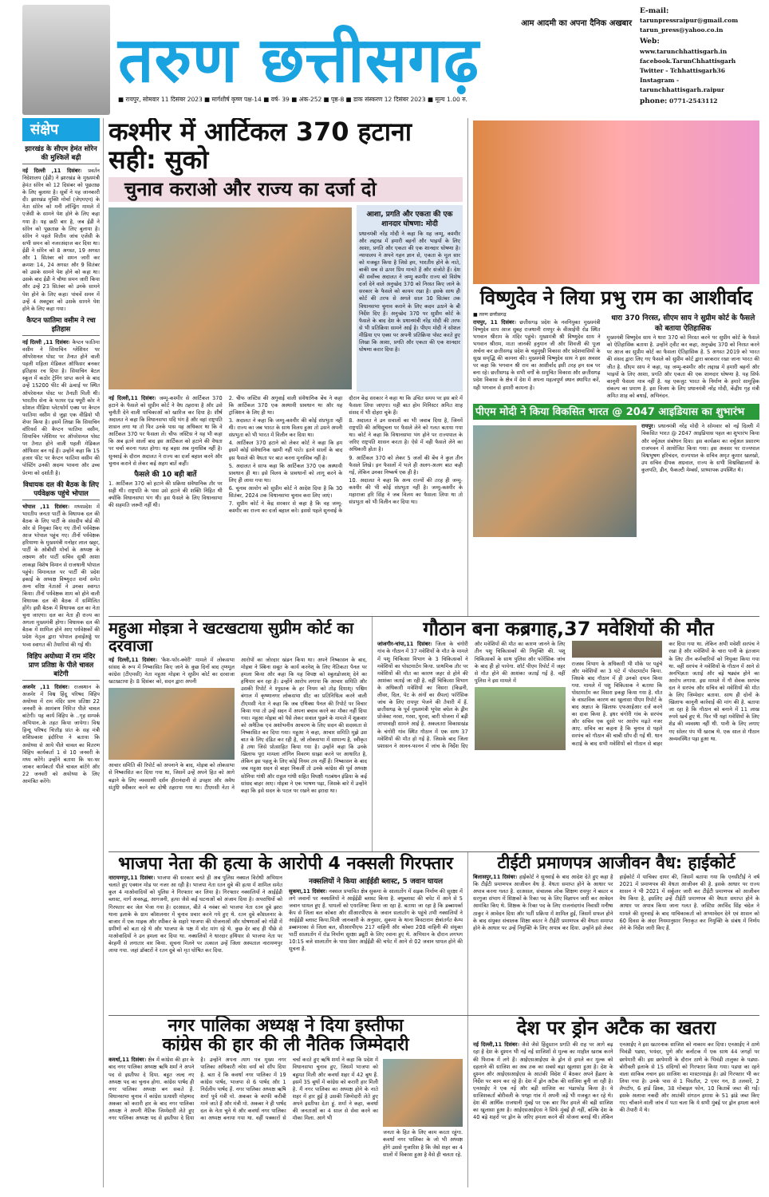आम आदमी का अपना दैनिक अखबार
तरुण छत्तीसगढ़
■ रायपुर, सोमवार 11 दिसंबर 2023 ■ मार्गशीर्ष कृष्ण पक्ष-14 ■ वर्ष- 39 ■ अंक-252 ■ पृष्ठ-8 ■ डाक संस्करण 12 दिसंबर 2023 ■ मूल्य 1.00 रु.
E-mail:
tarunpressraipur@gmail.com
tarun_press@yahoo.co.in
Web:
www.tarunchhattisgarh.in
facebook.TarunChhattisgarh
Twitter - Tchhattisgarh36
Instagram -tarunchhattisgarh.raipur
phone: 0771-2543112
संक्षेप
झारखंड के सीएम हेमंत सोरेन की मुश्किलें बढ़ी
नई दिल्ली ,11 दिसंबर। प्रवर्तन निदेशालय (ईडी) ने झारखंड के मुख्यमंत्री हेमंत सोरेन को 12 दिसंबर को पूछताछ के लिए बुलाया है। सूत्रों ने यह जानकारी दी। झारखंड मुक्ति मोर्चा (जेएमएम) के नेता सोरेन को मनी लॉन्ड्रिंग मामले में एजेंसी के सामने पेश होने के लिए कहा गया है। यह छठी बार है, जब ईडी ने सोरेन को पूछताछ के लिए बुलाया है। सोरेन ने पहले वित्तीय जांच एजेंसी के सभी समन को नजरअंदाज कर दिया था। ईडी ने सोरेन को 8 अगस्त, 19 अगस्त और 1 सितंबर को समन जारी कर क्रमशः 14, 24 अगस्त और 9 सितंबर को उसके सामने पेश होने को कहा था। उसके बाद ईडी ने चौथा समन जारी किया और उन्हें 23 सितंबर को उनके सामने पेश होने के लिए कहा। पांचवें समन में उन्हें 4 अक्टूबर को उसके सामने पेश होने के लिए कहा गया।
कैप्टन फातिमा वसीम ने रचा इतिहास
नई दिल्ली ,11 दिसंबर। कैप्टन फातिमा वसीम ने सियाचिन ग्लेशियर पर ऑपरेशनल पोस्ट पर तैनात होने वाली पहली महिला मेडिकल ऑफिसर बनकर इतिहास रच दिया है। सियाचिन बैटल स्कूल में कठोर ट्रेनिंग प्राप्त करने के बाद उन्हें 15200 फीट की ऊंचाई पर स्थित ऑपरेशनल पोस्ट पर तैनाती मिली थी। भारतीय सेना के फायर एंड फ्यूरी कोर ने सोशल मीडिया प्लेटफॉर्म एक्स पर कैप्टन फातिमा वसीम से जुड़ा एक वीडियो भी शेयर किया है। इसमें लिखा कि सियाचिन वॉरियर्स की कैप्टन फातिमा वसीम, सियाचिन ग्लेशियर पर ऑपरेशनल पोस्ट पर तैनात होने वाली पहली मेडिकल ऑफिसर बन गई हैं। उन्होंने कहा कि 15 हजार फीट पर कैप्टन फातिमा वसीम की पोस्टिंग उनकी अदम्य भावना और उच्च प्रेरणा को दर्शाती है।
विधायक दल की बैठक के लिए पर्यवेक्षक पहुंचे भोपाल
भोपाल ,11 दिसंबर। मध्यप्रदेश में भारतीय जनता पार्टी के विधायक दल की बैठक के लिए पार्टी के संसदीय बोर्ड की ओर से नियुक्त किए गए तीनों पर्यवेक्षक आज भोपाल पहुंच गए। तीनों पर्यवेक्षक हरियाणा के मुख्यमंत्री मनोहर लाल खट्टर, पार्टी के ओबीसी मोर्चा के अध्यक्ष के लक्ष्मण और पार्टी सचिव सुश्री आशा लाकड़ा विशेष विमान से राजधानी भोपाल पहुंचे। विमानतल पर पार्टी की प्रदेश इकाई के अध्यक्ष विष्णुदत्त शर्मा समेत अन्य वरिष्ठ नेताओं ने उनका स्वागत किया। तीनों पर्यवेक्षक शाम को होने वाली विधायक दल की बैठक में सम्मिलित होंगे। इसी बैठक में विधायक दल का नेता चुना जाएगा। दल का नेता ही राज्य का अगला मुख्यमंत्री होगा। विधायक दल की बैठक में शामिल होने आए पर्यवेक्षकों की प्रदेश नेतृत्व द्वारा भोपाल हवाईअड्डे पर भव्य स्वागत की तैयारियां की गई थी।
विहिप अयोध्या में राम मंदिर प्राण प्रतिष्ठा के पीले चावल बांटेगी
अजमेर ,11 दिसंबर। राजस्थान के अजमेर में विश्व हिंदू परिषद विहिप अयोध्या में राम मंदिर प्राण प्रतिष्ठा 22 जनवरी के आमंत्रण निमित्त पीले चावल बांटेगी। यह कार्य विहिप के ..गृह सम्पर्क अभियान..के तहत किया जायेगा। विश्व हिन्दू परिषद चित्तौड़ प्रांत के सह मंत्री शशिप्रकाश इंदौरिया ने बताया कि अयोध्या से आये पीले चावल का वितरण विहिप कार्यकर्ता 1 से 10 जनवरी के मध्य करेंगे। उन्होंने बताया कि घर-घर जाकर कार्यकर्ता पीले चावल बांटेंगे और 22 जनवरी को अयोध्या के लिए आमंत्रित करेंगे।
कश्मीर में आर्टिकल 370 हटाना सही: सुको
चुनाव कराओ और राज्य का दर्जा दो
आशा, प्रगति और एकता की एक शानदार घोषणा: मोदी
प्रधानमंत्री नरेंद्र मोदी ने कहा कि यह जम्मू, कश्मीर और लद्दाख में हमारी बहनों और भाइयों के लिए आशा, प्रगति और एकता की एक शानदार घोषणा है। न्यायालय ने अपने गहन ज्ञान से, एकता के मूल सार को मजबूत किया है जिसे हम, भारतीय होने के नाते, बाकी सब से ऊपर प्रिय मानते हैं और संजोते हैं। देश की सर्वोच्च अदालत ने जम्मू कश्मीर राज्य को विशेष दर्जा देने वाले अनुच्छेद 370 को निरस्त किए जाने के सरकार के फैसले को कायम रखा है। इसके साथ ही कोर्ट की तरफ से अगले साल 30 सितंबर तक विधानसभा चुनाव कराने के लिए कदम उठाने के बी निर्देश दिए हैं। अनुच्छेद 370 पर सुप्रीम कोर्ट के फैसले के बाद देश के प्रधानमंत्री नरेंद्र मोदी की तरफ से भी प्रतिक्रिया सामने आई है। पीएम मोदी ने सोशल मीडिया एप एक्स पर अपनी प्रतिक्रिया पोस्ट करते हुए लिखा कि आशा, प्रगति और एकता की एक शानदार घोषणा करार दिया है।
नई दिल्ली,11 दिसंबर। जम्मू-कश्मीर से आर्टिकल 370 हटाने के फैसले को सुप्रीम कोर्ट ने वैध ठहराया है और उसे चुनौती देने वाली याचिकाओं को खारिज कर दिया है। शीर्ष अदालत ने कहा कि विधानसभा यदि भंग है और वहां राष्ट्रपति शासन लगा था तो फिर उनके पास यह अधिकार था कि वे आर्टिकल 370 पर फैसला लें। चीफ जस्टिस ने यह भी कहा कि अब इतने सालों बाद इस आर्टिकल को हटाने की वैधता पर चर्चा करना गलत होगा। यह बहस अब मुनासिब नहीं है। सुनवाई के दौरान अदालत ने राज्य का दर्जा बहाल करने और चुनाव कराने से लेकर कई अहम बातें कहीं।
फैसले की 10 बड़ी बातें
1. आर्टिकल 370 को हटाने की प्रक्रिया संवैधानिक तौर पर सही थी। राष्ट्रपति के पास उसे हटाने की शक्ति निहित थी क्योंकि विधानसभा भंग थी। इस फैसले के लिए विधानसभा की सहमति जरूरी नहीं थी।
2. चीफ जस्टिस की अगुवाई वाली संवैधानिक बेंच ने कहा कि आर्टिकल 370 एक अस्थायी प्रावधान था और यह ट्रांजिशन के लिए ही था।
3. अदालत ने कहा कि जम्मू-कश्मीर की कोई संप्रभुता नहीं थी। राज्य का जब भारत के साथ विलय हुआ तो उसने अपनी संप्रभुता को भी भारत में विलीन कर दिया था।
4. आर्टिकल 370 हटाने को लेकर कोर्ट ने कहा कि हम इसमें कोई संवैधानिक खामी नहीं पाते। इतने सालों के बाद इस फैसले की वैधता पर बात करना मुनासिब नहीं है।
5. अदालत ने साफ कहा कि आर्टिकल 370 एक अस्थायी प्रावधान ही था। इसे विलय के प्रावधानों को लागू करने के लिए ही लाया गया था।
6. चुनाव आयोग को सुप्रीम कोर्ट ने आदेश दिया है कि 30 सितंबर, 2024 तक विधानसभा चुनाव करा लिए जाएं।
7. सुप्रीम कोर्ट ने केंद्र सरकार से कहा है कि वह जम्मू-कश्मीर का राज्य का दर्जा बहाल करे। इससे पहले सुनवाई के दौरान केंद्र सरकार ने कहा था कि उचित समय पर इस बारे में फैसला लिया जाएगा। यही बात होम मिनिस्टर अमित शाह संसद में भी दोहरा चुके हैं।
8. अदालत ने उन सवालों का भी जवाब दिया है, जिनमें राष्ट्रपति की अधिसूचना पर फैसले लेने को गलत बताया गया था। कोर्ट ने कहा कि विधानसभा भंग होने पर राज्यपाल के जरिए राष्ट्रपति शासन करता है। ऐसे में वही फैसले लेने का अधिकारी होता है।
9. आर्टिकल 370 को लेकर 5 जजों की बेंच ने कुल तीन फैसले लिखे। इन फैसलों में भले ही अलग-अलग बात कही गई, लेकिन उनका निष्कर्ष एक ही है।
10. अदालत ने कहा कि अन्य राज्यों की तरह ही जम्मू-कश्मीर की भी कोई संप्रभुता नहीं है। जम्मू-कश्मीर के महाराजा हरि सिंह ने जब विलय का फैसला लिया था तो संप्रभुता को भी विलीन कर दिया था।
विष्णुदेव ने लिया प्रभु राम का आशीर्वाद
■ तरुण छत्तीसगढ़
रायपुर, 11 दिसंबर। छत्तीसगढ़ प्रदेश के नवनियुक्त मुख्यमंत्री विष्णुदेव साय आज सुबह राजधानी रायपुर के वीआईपी रोड स्थित भगवान श्रीराम के मंदिर पहुंचे। मुख्यमंत्री श्री विष्णुदेव साय ने भगवान श्रीराम, माता जानकी हनुमान जी और शिवजी की पूजा अर्चना कर छत्तीसगढ़ प्रदेश के चहुमुखी विकास और प्रदेशवासियों के सुख समृद्धि की कामना की। मुख्यमंत्री विष्णुदेव साय ने इस अवसर पर कहा कि भगवान श्री राम का आशीर्वाद इसी तरह हम सब पर बना रहे। छत्तीसगढ़ के सभी वर्गों के समुचित विकास और छत्तीसगढ़ प्रदेश विकास के क्षेत्र में देश में अपना महत्वपूर्ण स्थान स्थापित करें, यही भगवान से हमारी कामना है।
धारा 370 निरस्त, सीएम साय ने सुप्रीम कोर्ट के फैसले को बताया ऐतिहासिक
मुख्यमंत्री विष्णुदेव साय ने धारा 370 को निरस्त करने पर सुप्रीम कोर्ट के फैसले को ऐतिहासिक बताया है. उन्होंने ट्वीट कर कहा, अनुच्छेद 370 को निरस्त करने पर आज का सुप्रीम कोर्ट का फैसला ऐतिहासिक है. 5 अगस्त 2019 को भारत की संसद द्वारा लिए गए फैसले को सुप्रीम कोर्ट द्वारा बरकरार रखा जाना भारत की जीत है. सीएम साय ने कहा, यह जम्मू-कश्मीर और लद्दाख में हमारी बहनों और भाइयों के लिए आशा, प्रगति और एकता की एक शानदार घोषणा है. यह सिर्फ कानूनी फैसला मात्र नहीं है. यह एकजुट भारत के निर्माण के हमारे सामूहिक संकल्प का प्रमाण है. इस विजय के लिए प्रधानमंत्री नरेंद्र मोदी, केंद्रीय गृह मंत्री अमित शाह को बधाई, अभिनंदन.
पीएम मोदी ने किया विकसित भारत @ 2047 आइडियास का शुभारंभ
रायपुर। प्रधानमंत्री नरेंद्र मोदी ने सोमवार को नई दिल्ली में विकसित भारत @ 2047 आइडियास पहल का शुभारंभ किया और वर्चुअल संबोधन दिया। इस कार्यक्रम का वर्चुअल प्रसारण राजभवन में आयोजित किया गया। इस अवसर पर राज्यपाल विश्वभूषण हरिचंदन, राज्यपाल के सचिव अमृत कुमार खलखो, उप सचिव दीपक अग्रवाल, राज्य के सभी विश्वविद्यालयों के कुलपति, डीन, फैकल्टी मेम्बर्स, प्राध्यापक उपस्थित थे।
महुआ मोइत्रा ने खटखटाया सुप्रीम कोर्ट का दरवाजा
नई दिल्ली,11 दिसंबर। 'कैश-फॉर-क्वेरी' मामले में लोकसभा सांसद के रूप में निष्कासित किए जाने के कुछ दिनों बाद तृणमूल कांग्रेस (टीएमसी) नेता महुआ मोइत्रा ने सुप्रीम कोर्ट का दरवाजा खटखटाया है। 8 दिसंबर को, सदन द्वारा अपनी
आचार समिति की रिपोर्ट को अपनाने के बाद, मोइत्रा को लोकसभा से निष्कासित कर दिया गया था, जिसमें उन्हें अपने हित को आगे बढ़ाने के लिए व्यवसायी दर्शन हीरानंदानी से उपहार और अवैध संतुष्टि स्वीकार करने का दोषी ठहराया गया था। टीएमसी नेता ने आरोपों का जोरदार खंडन किया था। अपने निष्कासन के बाद, मोइत्रा ने श्बिना सबूत के कार्य करनेश् के लिए नैतिकता पैनल पर हमला किया और कहा कि यह विपक्ष को श्बुलडोजरश् देने का हथियार बन रहा है। उन्होंने आरोप लगाया कि आचार समिति और उसकी रिपोर्ट ने श्पुस्तक के हर नियम को तोड़ दियाश्। पश्चिम बंगाल में कृष्णानगर लोकसभा सीट का प्रतिनिधित्व करने वाली टीएमसी नेता ने कहा कि जब एथिक्स पैनल की रिपोर्ट पर विचार किया गया तो उन्हें सदन में अपना बचाव करने का मौका नहीं दिया गया। महुआ मोइत्रा को पैसे लेकर सवाल पूछने के मामले में शुक्रवार को अनैतिक एवं अशोभनीय आचरण के लिए सदन की सदस्यता से निष्कासित कर दिया गया। महुआ ने कहा, आचार समिति मुझे उस बात के लिए दंडित कर रही है, जो लोकसभा में सामान्य है, स्वीकृत है तथा जिसे प्रोत्साहित किया गया है। उन्होंने कहा कि उनके खिलाफ पूरा मामला लॉगिन विवरण साझा करने पर आधारित है, लेकिन इस पहलू के लिए कोई नियम तय नहीं हैं। निष्कासन के बाद जब महुआ सदन से बाहर निकलीं तो उनके कांग्रेस की पूर्व अध्यक्ष सोनिया गांधी और राहुल गांधी सहित विपक्षी गठबंधन इंडिया के कई सांसद बाहर आए। मोइत्रा ने एक भाषण पढ़ा, जिसके बारे में उन्होंने कहा कि इसे सदन के पटल पर रखने का इरादा था।
गौठान बना कब्रगाह,37 मवेशियों की मौत
जांजगीर-चांपा,11 दिसंबर। जिला के चंगोरी गांव के गौठान में 37 मवेशियों के मौत के मामले में पशु चिकित्सा विभाग के 3 चिकित्सकों ने मवेशियों का पोस्टमार्टम किया. प्राथमिक तौर पर मवेशियों की मौत का कारण जहर से होने की आशंका जताई जा रही है. वहीं चिकित्सा विभाग के अधिकारी मवेशियों का विसरा (किडनी, लीवर, दिल, पेट के अंगों का सैंपल) फॉरेंसिक जांच के लिए रायपुर भेजने की तैयारी में हैं. छत्तीसगढ़ के पूर्व मुख्यमंत्री भूपेश बघेल के ड्रीम प्रोजेक्ट नरवा, गरवा, घुरवा, बारी योजना में बड़ी लापरवाही सामने आई है. अकलतरा विकासखंड के चंगोरी गांव स्थित गौठान में एक साथ 37 मवेशियों की मौत हो गई है. जिसके बाद जिला प्रशासन ने आनन-फानन में जांच के निर्देश दिए और मवेशियों की मौत का कारण जानने के लिए तीन पशु चिकित्सकों की नियुक्ति की. पशु चिकित्सकों के साथ पुलिस और फोरेंसिक जांच के बाद ही हो पायेगा. शॉर्ट पीएम रिपोर्ट में जहर से मौत होने की आशंका जताई गई है. वहीं पुलिस ने इस मामले में
राजस्व विभाग के अधिकारी भी मौके पर पहुंचे और मवेशियों का 3 घंटे में पोस्टमार्टम किया. जिसके बाद गौठान में ही उनको दफन किया गया. मामले में पशु चिकित्सक ने बताया कि पोस्टमार्टम कर विसरा इकट्ठा किया गया है. मौत के वास्तविक कारण का खुलासा पीएम रिपोर्ट के बाद अज्ञात के खिलाफ एफआईआर दर्ज करने का दावा किया है. इधर चंगोरी गांव के सरपंच और सचिव एक दूसरे पर आरोप मढ़ते नजर आए. सचिव का कहना है कि चुनाव से पहले सरपंच को गौठान की चाबी सौंप दी गई थी. धान कटाई के बाद सभी मवेशियों को गौठान से बाहर कर दिया गया था. लेकिन अभी मवेशी सरपंच ने रखा है और मवेशियों के चारा पानी के इंतजाम के लिए तीन कर्मचारियों को नियुक्त किया गया था. वहीं सरपंच ने मवेशियों के गौठान में आने से अनभिज्ञता जताई और बड़े षड्यंत्र होने का आरोप लगाया. इस मामले में गौ सेवक सरपंच दल ने सरपंच और सचिव को मवेशियों की मौत के लिए जिम्मेदार बताया. साथ ही दोनों के खिलाफ कानूनी कार्रवाई की मांग की है. बताया जा रहा है कि गौठान को बनाने में 11 लाख रुपये खर्च हुए थे. फिर भी यहां मवेशियों के लिए शेड की व्यवस्था नहीं थी. पानी के लिए लगाए गए सोलर पंप भी खराब थे. एक साल से गौठान अव्यवस्थित पड़ा हुआ था.
भाजपा नेता की हत्या के आरोपी 4 नक्सली गिरफ्तार
नारायणपुर,11 दिसंबर। भाजपा की सरकार बनते ही अब पुलिस नक्सल विरोधी अभियान चलाते हुए एक्शन मोड पर नजर आ रही है। भाजपा नेता रतन दुबे की हत्या में शामिल समेत कुल 4 माओवादियों को पुलिस ने गिरफ्तार कर लिया है। गिरफ्तार नक्सलियों ने आईईडी ब्लास्ट, मार्ग अवरुद्ध, आगजनी, हत्या जैसे कई घटनाओं को अंजाम दिया है। अपराधियों को गिरफ्तार कर जेल भेजा गया है। दरअसल, बीते 4 नवंबर को भाजपा नेता रतन दुबे झारा थाना इलाके के ग्राम कौशलनार में चुनाव प्रचार करने गये हुए थे. रतन दुबे कौशलनार के बाजार में एक माइक और स्पीकर के सहारे भाजपा की योजनाओं और घोषणाओं को गोंडी में ग्रमीणों को बता रहे थे और भाजपा के पक्ष में वोट मांग रहे थे. कुछ देर बाद ही पीछे से माओवादियों ने उन हमला कर दिया था. नक्सलियों ने धारदार हथियार से भाजपा नेता पर बेरहमी से लगातार वार किया. सूचना मिलने पर तत्काल उन्हें जिला अस्पताल नारायणपुर लाया गया. जहां डॉक्टरों ने रतन दुबे को मृत घोषित कर दिया.
नक्सलियों ने किया आईईडी ब्लास्ट, 5 जवान घायल
सुकमा,11 दिसंबर। नक्सल प्रभावित क्षेत्र सुकमा के सालातोंग में सड़क निर्माण की सुरक्षा में लगे जवानों पर नक्सलियों ने आईईडी ब्लास्ट किया है. क्यूब्लास्ट की चपेट में आने से 5 जवान घायल हुए हैं. घायलों को एयरलिफ्ट किया जा रहा है. बताया जा रहा है कि डब्बामर्का कैंप से जिला बल कोबरा और सीआरपीएफ के जवान सलातोंग के पहुंचे तभी नक्सलियों ने आईईडी ब्लास्ट किया.मिली जानकारी के अनुसार, सुकमा के थाना किस्टाराम क्षेत्रांतर्गत कैम्प डब्बामरका से जिला बल, सीआरपीएफ 217 वाहिनी और कोबरा 208 वाहिनी की संयुक्त पार्टी सालातोंग में रोड निर्माण सुरक्षा ड्यूटी के लिए रवाना हुए थे. अभियान के दौरान लगभग 10:15 बजे सालातोंग के पास प्रेशर आईईडी की चपेट में आने से 02 जवान घायल होने की सूचना है.
टीईटी प्रमाणपत्र आजीवन वैध: हाईकोर्ट
बिलासपुर,11 दिसंबर। हाईकोर्ट ने सुनवाई के बाद आदेश देते हुए कहा है कि टीईटी प्रमाणपत्र आजीवन वैध है. वैधता समाप्त होने के आधार पर अपात्र करना गलत है. दरअसल, संचालक लोक शिक्षण रायपुर ने बस्तर व सरगुजा संभाग में शिक्षकों के रिक्त पद के लिए विज्ञापन जारी कर आवेदन आमंत्रित किए थे. शिक्षक के रिक्त पद के लिए राजनांदगांव निवासी मनीषा ठाकुर ने आवेदन दिया और भर्ती प्रक्रिया में शामिल हुई, जिसमें सफल होने के बाद संयुक्त संचालक शिक्षा बस्तर ने टीईटी प्रमाणपत्र की वैधता समाप्त होने के आधार पर उन्हें नियुक्ति के लिए अपात्र कर दिया. उन्होंने इसे लेकर हाईकोर्ट में याचिका दायर की, जिसमें बताया गया कि एनसीटीई ने वर्ष 2021 में प्रमाणपत्र की वैधता आजीवन की है. इसके आधार पर राज्य शासन ने भी 2021 में सर्कुलर जारी कर टीईटी प्रमाणपत्र को आजीवन वैध किया है, इसलिए उन्हें टीईटी प्रमाणपत्र की वैधता समाप्त होने के आधार पर अपात्र किया जाना गलत है. जस्टिस अरविंद सिंह चंदेल ने मामले की सुनवाई के बाद याचिकाकर्ता को अभ्यावेदन देने एवं शासन को 60 दिवस के अंदर नियमानुसार निराकृत कर नियुक्ति के संबंध में निर्णय लेने के निर्देश जारी किए हैं.
नगर पालिका अध्यक्ष ने दिया इस्तीफा
कांग्रेस की हार की ली नैतिक जिम्मेदारी
कवर्धा,11 दिसंबर। क्षेत्र में कांग्रेस की हार के बाद नगर पालिका अध्यक्ष ऋषि शर्मा ने अपने पद से इस्तीफा दे दिया. बहुत जल्द नए अध्यक्ष पद का चुनाव होगा. कांग्रेस पार्षद ही नगर पालिका अध्यक्ष बन सकते हैं. विधानसभा चुनाव में कांग्रेस प्रत्याशी मोहम्मद अकबर को करारी हार के बाद नगर पालिका अध्यक्ष ने अपनी नैतिक जिम्मेदारी लेते हुए नगर पालिका अध्यक्ष पद से इस्तीफा दे दिया है। उन्होंने अपना त्याग पत्र मुख्य नगर पालिका अधिकारी नरेश वर्मा को सौंप दिया है. बता दें कि कवर्धा नगर पालिका में 19 कांग्रेस पार्षद, भाजपा से 6 पार्षद और 1 निर्दलीय पार्षद हैं. नगर पालिका अध्यक्ष ऋषि शर्मा पूर्व मंत्री मो. अकबर के काफी करीबी माने जाते हैं और मंत्री मो. अकबर ने ही पार्षद दल के नेता चुने थे और कवर्धा नगर पालिका का अध्यक्ष बनाया गया था. वहीं पत्रकारों से चर्चा करते हुए ऋषि शर्मा ने कहा कि प्रदेश में विधानसभा चुनाव हुए, जिसमें भाजपा को बहुमत मिली और कवर्धा शहर में 42 बूथ हैं. इसमें 35 बूथों में कांग्रेस को करारी हार मिली है. मैं नगर पालिका का अध्यक्ष होने के नाते शहर में हार हुई है उसकी जिम्मेदारी लेते हुए अपने इस्तीफा देता हूं. शर्मा ने कहा, कवर्धा की जनताओं का 4 साल से सेवा करने का मौका मिला. आगे भी
जनता के हित के लिए काम करता रहूंगा. कवर्धा नगर पालिका के जो भी अध्यक्ष होंगे उससे गुजारिश है कि जैसे शहर का 4 सालों में विकास हुआ है वैसे ही चलता रहे.
देश पर ड्रोन अटैक का खतरा
नई दिल्ली,11 दिसंबर। जैसे जैसे हिंदुस्तान प्रगति की राह पर आगे बढ़ रहा है देश के दुश्मन भी नई नई साजिशों से मुल्क का माहौल खराब करने की फिराक में लगे हैं। आईएसआईएस के ड्रोन से हमले कर मुल्क को दहलाने की साजिश का अब तक का सबसे बड़ा खुलासा हुआ है। देश के दुश्मन और आईएसआईएस के आतंकी विदेश में बैठकर अपने हैंडलर के निर्देश पर काम कर रहे हैं। देश में ड्रोन अटैक की साजिश बुनी जा रही है। एनआईए ने एक नई और बड़ी साजिश का भंडाफोड़ किया है। ये साजिशकर्ता बोरीवली के पगहा गांव में अपनी जड़ें भी मजबूत कर रहे थे। देश की आर्थिक राजधानी मुंबई पर एक बार फिर हमले की बड़ी साजिश का खुलासा हुआ है। आईएसआईएस ने सिर्फ मुंबई ही नहीं, बल्कि देश के 40 बड़े शहरों पर ड्रोन के जरिए हमला करने की योजना बनाई थी। लेकिन एनआईए ने इस खतरनाक साजिश को नाकाम कर दिया। एनआईए ने ठाणे भिवंडी पडघा, भयंदर, पुणे और कर्नाटक में एक साथ 44 जगहों पर छापेमारी की। इस छापेमारी के दौरान ठाणे के भिवंडी तालुका के पडघा-बोरीवली इलाके से 15 संदिग्धों को गिरफ्तार किया गया। पडघा का रहने वाला साकिब नचान इस साजिश का मास्टरमाइंड है। उसे गिरफ्तार भी कर लिया गया है। उनके पास से 1 पिस्तौल, 2 एयर गन, 8 तलवारें, 2 लैपटॉप, 6 हार्ड डिस्क, 38 मोबाइल फोन, 10 किताबें जब्त की गईं। इसके अलावा नकदी और आतंकी संगठन हमास के 51 झंडे जब्त किए गए। चौंकाने वाली जांच में पता चला कि ये सभी मुंबई पर ड्रोन हमला करने की तैयारी में थे।